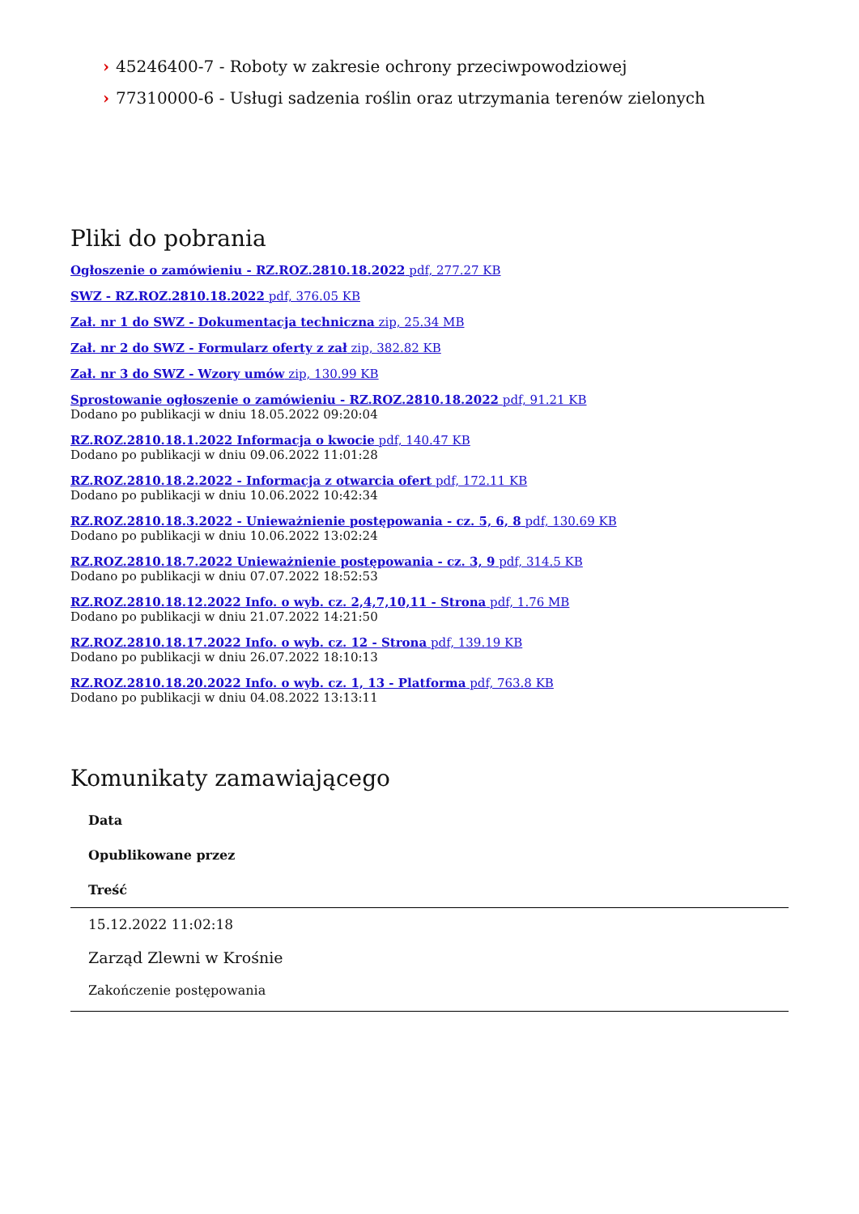› 45246400-7 - Roboty w zakresie ochrony przeciwpowodziowej
› 77310000-6 - Usługi sadzenia roślin oraz utrzymania terenów zielonych
Pliki do pobrania
Ogłoszenie o zamówieniu - RZ.ROZ.2810.18.2022 pdf, 277.27 KB
SWZ - RZ.ROZ.2810.18.2022 pdf, 376.05 KB
Zał. nr 1 do SWZ - Dokumentacja techniczna zip, 25.34 MB
Zał. nr 2 do SWZ - Formularz oferty z zał zip, 382.82 KB
Zał. nr 3 do SWZ - Wzory umów zip, 130.99 KB
Sprostowanie ogłoszenie o zamówieniu - RZ.ROZ.2810.18.2022 pdf, 91.21 KB
Dodano po publikacji w dniu 18.05.2022 09:20:04
RZ.ROZ.2810.18.1.2022 Informacja o kwocie pdf, 140.47 KB
Dodano po publikacji w dniu 09.06.2022 11:01:28
RZ.ROZ.2810.18.2.2022 - Informacja z otwarcia ofert pdf, 172.11 KB
Dodano po publikacji w dniu 10.06.2022 10:42:34
RZ.ROZ.2810.18.3.2022 - Unieważnienie postępowania - cz. 5, 6, 8 pdf, 130.69 KB
Dodano po publikacji w dniu 10.06.2022 13:02:24
RZ.ROZ.2810.18.7.2022 Unieważnienie postępowania - cz. 3, 9 pdf, 314.5 KB
Dodano po publikacji w dniu 07.07.2022 18:52:53
RZ.ROZ.2810.18.12.2022 Info. o wyb. cz. 2,4,7,10,11 - Strona pdf, 1.76 MB
Dodano po publikacji w dniu 21.07.2022 14:21:50
RZ.ROZ.2810.18.17.2022 Info. o wyb. cz. 12 - Strona pdf, 139.19 KB
Dodano po publikacji w dniu 26.07.2022 18:10:13
RZ.ROZ.2810.18.20.2022 Info. o wyb. cz. 1, 13 - Platforma pdf, 763.8 KB
Dodano po publikacji w dniu 04.08.2022 13:13:11
Komunikaty zamawiającego
| Data |
| --- |
| Opublikowane przez |
| Treść |
| 15.12.2022 11:02:18 |
| Zarząd Zlewni w Krośnie |
| Zakończenie postępowania |